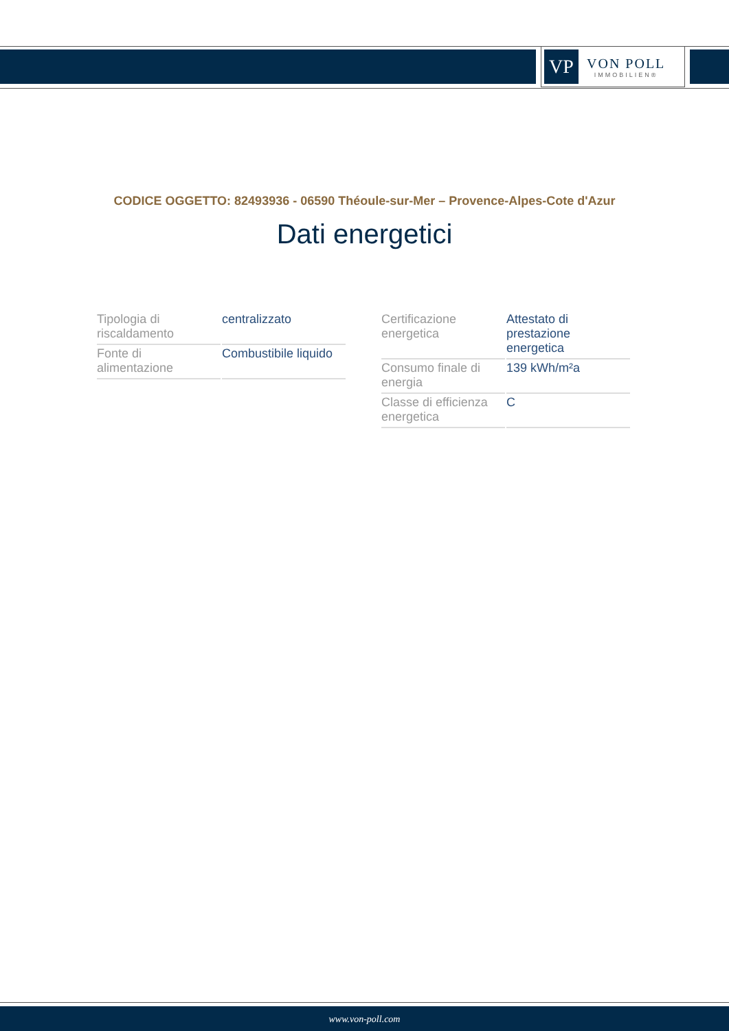VP
VON POLL
IMMOBILIEN®
CODICE OGGETTO: 82493936 - 06590 Théoule-sur-Mer – Provence-Alpes-Cote d'Azur
Dati energetici
| Tipologia di riscaldamento | centralizzato |
| Fonte di alimentazione | Combustibile liquido |
| Certificazione energetica | Attestato di prestazione energetica |
| Consumo finale di energia | 139 kWh/m²a |
| Classe di efficienza energetica | C |
www.von-poll.com